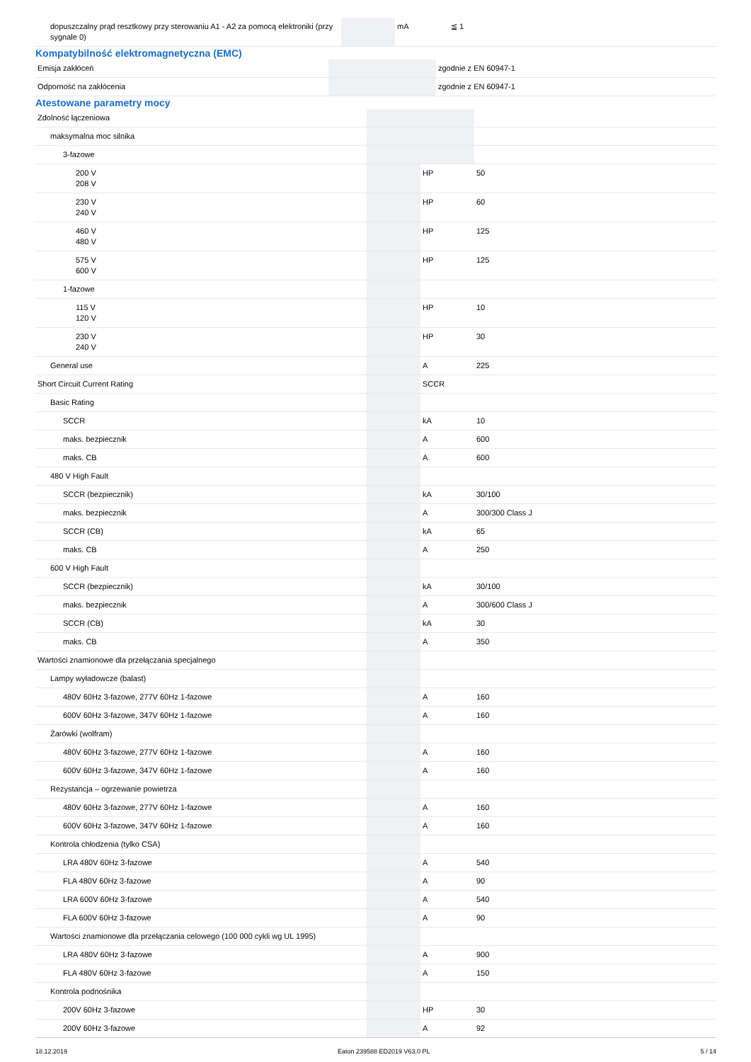| dopuszczalny prąd resztkowy przy sterowaniu A1 - A2 za pomocą elektroniki (przy sygnale 0) | | mA | ≦ 1 |
Kompatybilność elektromagnetyczna (EMC)
| Emisja zakłóceń | | | zgodnie z EN 60947-1 |
| Odporność na zakłócenia | | | zgodnie z EN 60947-1 |
Atestowane parametry mocy
| Zdolność łączeniowa | | | |
| maksymalna moc silnika | | | |
| 3-fazowe | | | |
| 200 V 208 V | | HP | 50 |
| 230 V 240 V | | HP | 60 |
| 460 V 480 V | | HP | 125 |
| 575 V 600 V | | HP | 125 |
| 1-fazowe | | | |
| 115 V 120 V | | HP | 10 |
| 230 V 240 V | | HP | 30 |
| General use | | A | 225 |
| Short Circuit Current Rating | | SCCR | |
| Basic Rating | | | |
| SCCR | | kA | 10 |
| maks. bezpiecznik | | A | 600 |
| maks. CB | | A | 600 |
| 480 V High Fault | | | |
| SCCR (bezpiecznik) | | kA | 30/100 |
| maks. bezpiecznik | | A | 300/300 Class J |
| SCCR (CB) | | kA | 65 |
| maks. CB | | A | 250 |
| 600 V High Fault | | | |
| SCCR (bezpiecznik) | | kA | 30/100 |
| maks. bezpiecznik | | A | 300/600 Class J |
| SCCR (CB) | | kA | 30 |
| maks. CB | | A | 350 |
| Wartości znamionowe dla przełączania specjalnego | | | |
| Lampy wyładowcze (balast) | | | |
| 480V 60Hz 3-fazowe, 277V 60Hz 1-fazowe | | A | 160 |
| 600V 60Hz 3-fazowe, 347V 60Hz 1-fazowe | | A | 160 |
| Żarówki (wolfram) | | | |
| 480V 60Hz 3-fazowe, 277V 60Hz 1-fazowe | | A | 160 |
| 600V 60Hz 3-fazowe, 347V 60Hz 1-fazowe | | A | 160 |
| Rezystancja – ogrzewanie powietrza | | | |
| 480V 60Hz 3-fazowe, 277V 60Hz 1-fazowe | | A | 160 |
| 600V 60Hz 3-fazowe, 347V 60Hz 1-fazowe | | A | 160 |
| Kontrola chłodzenia (tylko CSA) | | | |
| LRA 480V 60Hz 3-fazowe | | A | 540 |
| FLA 480V 60Hz 3-fazowe | | A | 90 |
| LRA 600V 60Hz 3-fazowe | | A | 540 |
| FLA 600V 60Hz 3-fazowe | | A | 90 |
| Wartości znamionowe dla przełączania celowego (100 000 cykli wg UL 1995) | | | |
| LRA 480V 60Hz 3-fazowe | | A | 900 |
| FLA 480V 60Hz 3-fazowe | | A | 150 |
| Kontrola podnośnika | | | |
| 200V 60Hz 3-fazowe | | HP | 30 |
| 200V 60Hz 3-fazowe | | A | 92 |
18.12.2019 Eaton 239588 ED2019 V63.0 PL 5 / 14